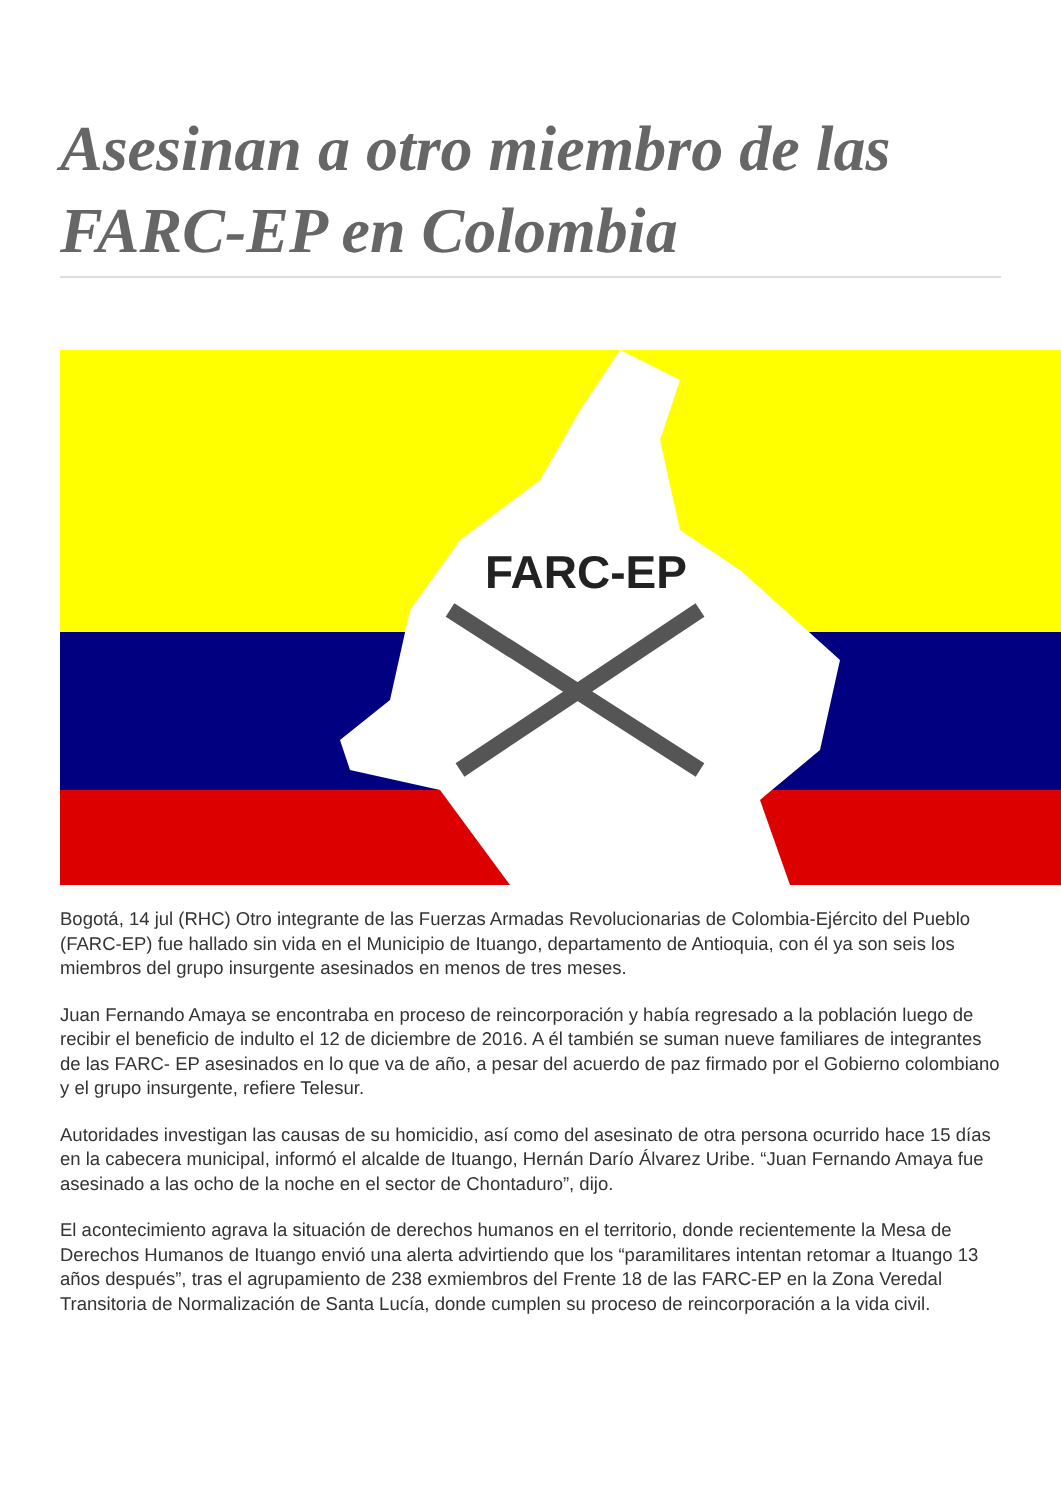Asesinan a otro miembro de las FARC-EP en Colombia
FARC-EP
Bogotá, 14 jul (RHC) Otro integrante de las Fuerzas Armadas Revolucionarias de Colombia-Ejército del Pueblo (FARC-EP) fue hallado sin vida en el Municipio de Ituango, departamento de Antioquia, con él ya son seis los miembros del grupo insurgente asesinados en menos de tres meses.
Juan Fernando Amaya se encontraba en proceso de reincorporación y había regresado a la población luego de recibir el beneficio de indulto el 12 de diciembre de 2016. A él también se suman nueve familiares de integrantes de las FARC- EP asesinados en lo que va de año, a pesar del acuerdo de paz firmado por el Gobierno colombiano y el grupo insurgente, refiere Telesur.
Autoridades investigan las causas de su homicidio, así como del asesinato de otra persona ocurrido hace 15 días en la cabecera municipal, informó el alcalde de Ituango, Hernán Darío Álvarez Uribe. “Juan Fernando Amaya fue asesinado a las ocho de la noche en el sector de Chontaduro”, dijo.
El acontecimiento agrava la situación de derechos humanos en el territorio, donde recientemente la Mesa de Derechos Humanos de Ituango envió una alerta advirtiendo que los “paramilitares intentan retomar a Ituango 13 años después”, tras el agrupamiento de 238 exmiembros del Frente 18 de las FARC-EP en la Zona Veredal Transitoria de Normalización de Santa Lucía, donde cumplen su proceso de reincorporación a la vida civil.